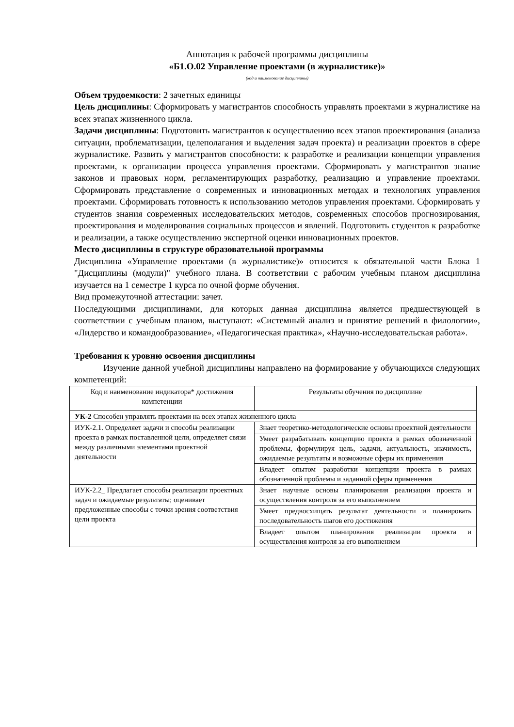Аннотация к рабочей программы дисциплины
«Б1.О.02 Управление проектами (в журналистике)»
(код и наименование дисциплины)
Объем трудоемкости: 2 зачетных единицы
Цель дисциплины: Сформировать у магистрантов способность управлять проектами в журналистике на всех этапах жизненного цикла.
Задачи дисциплины: Подготовить магистрантов к осуществлению всех этапов проектирования (анализа ситуации, проблематизации, целеполагания и выделения задач проекта) и реализации проектов в сфере журналистике. Развить у магистрантов способности: к разработке и реализации концепции управления проектами, к организации процесса управления проектами. Сформировать у магистрантов знание законов и правовых норм, регламентирующих разработку, реализацию и управление проектами. Сформировать представление о современных и инновационных методах и технологиях управления проектами. Сформировать готовность к использованию методов управления проектами. Сформировать у студентов знания современных исследовательских методов, современных способов прогнозирования, проектирования и моделирования социальных процессов и явлений. Подготовить студентов к разработке и реализации, а также осуществлению экспертной оценки инновационных проектов.
Место дисциплины в структуре образовательной программы
Дисциплина «Управление проектами (в журналистике)» относится к обязательной части Блока 1 "Дисциплины (модули)" учебного плана. В соответствии с рабочим учебным планом дисциплина изучается на 1 семестре 1 курса по очной форме обучения.
Вид промежуточной аттестации: зачет.
Последующими дисциплинами, для которых данная дисциплина является предшествующей в соответствии с учебным планом, выступают: «Системный анализ и принятие решений в филологии», «Лидерство и командообразование», «Педагогическая практика», «Научно-исследовательская работа».
Требования к уровню освоения дисциплины
Изучение данной учебной дисциплины направлено на формирование у обучающихся следующих компетенций:
| Код и наименование индикатора* достижения компетенции | Результаты обучения по дисциплине |
| УК-2 Способен управлять проектами на всех этапах жизненного цикла | |
| ИУК-2.1. Определяет задачи и способы реализации проекта в рамках поставленной цели, определяет связи между различными элементами проектной деятельности | Знает теоретико-методологические основы проектной деятельности |
| | Умеет разрабатывать концепцию проекта в рамках обозначенной проблемы, формулируя цель, задачи, актуальность, значимость, ожидаемые результаты и возможные сферы их применения |
| | Владеет опытом разработки концепции проекта в рамках обозначенной проблемы и заданной сферы применения |
| ИУК-2.2_ Предлагает способы реализации проектных задач и ожидаемые результаты; оценивает предложенные способы с точки зрения соответствия цели проекта | Знает научные основы планирования реализации проекта и осуществления контроля за его выполнением |
| | Умеет предвосхищать результат деятельности и планировать последовательность шагов его достижения |
| | Владеет опытом планирования реализации проекта и осуществления контроля за его выполнением |